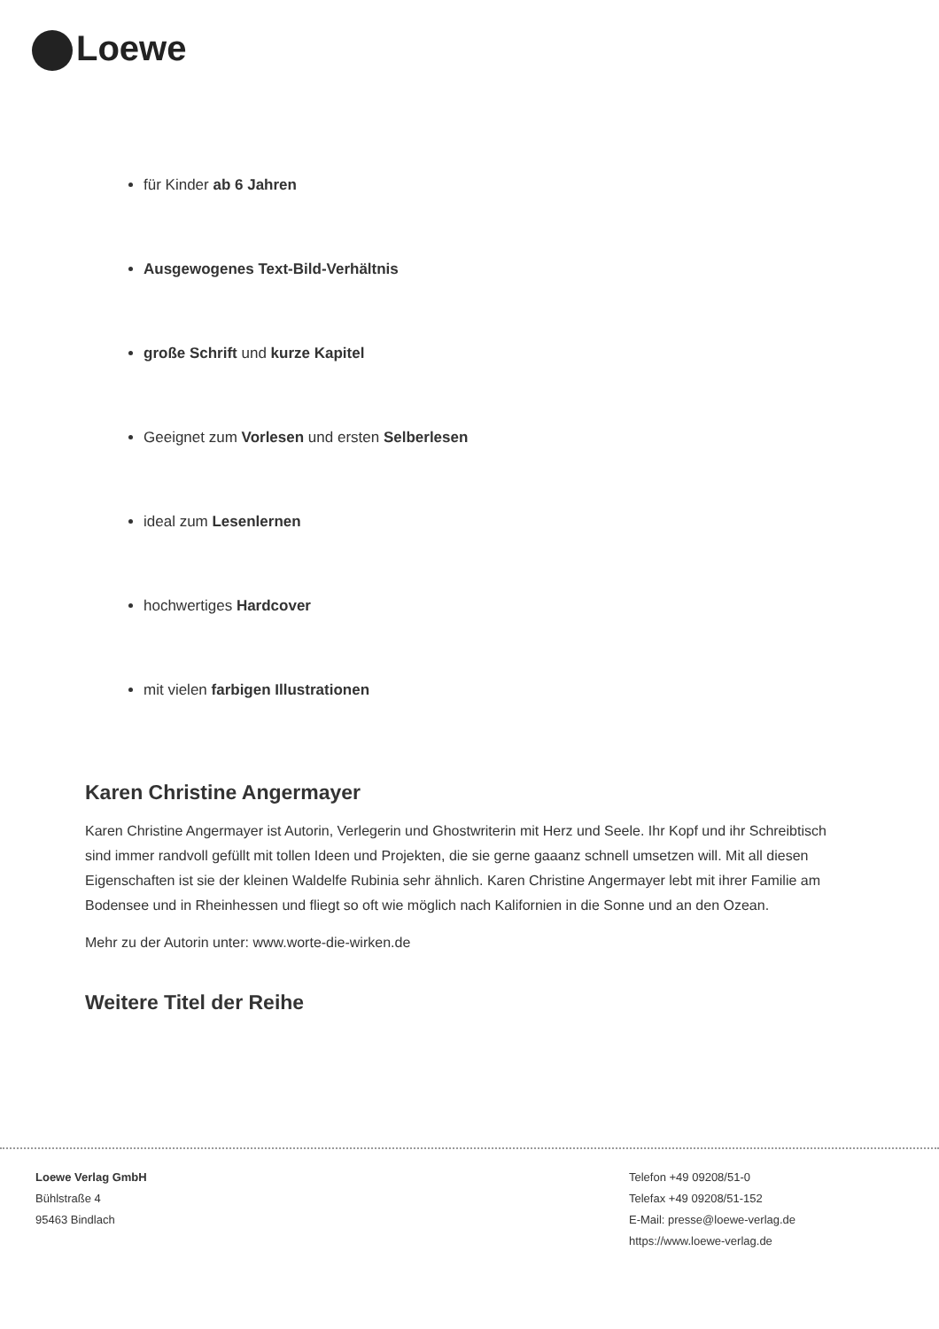Loewe
für Kinder ab 6 Jahren
Ausgewogenes Text-Bild-Verhältnis
große Schrift und kurze Kapitel
Geeignet zum Vorlesen und ersten Selberlesen
ideal zum Lesenlernen
hochwertiges Hardcover
mit vielen farbigen Illustrationen
Karen Christine Angermayer
Karen Christine Angermayer ist Autorin, Verlegerin und Ghostwriterin mit Herz und Seele. Ihr Kopf und ihr Schreibtisch sind immer randvoll gefüllt mit tollen Ideen und Projekten, die sie gerne gaaanz schnell umsetzen will. Mit all diesen Eigenschaften ist sie der kleinen Waldelfe Rubinia sehr ähnlich. Karen Christine Angermayer lebt mit ihrer Familie am Bodensee und in Rheinhessen und fliegt so oft wie möglich nach Kalifornien in die Sonne und an den Ozean.
Mehr zu der Autorin unter: www.worte-die-wirken.de
Weitere Titel der Reihe
Loewe Verlag GmbH
Bühlstraße 4
95463 Bindlach
Telefon +49 09208/51-0
Telefax +49 09208/51-152
E-Mail: presse@loewe-verlag.de
https://www.loewe-verlag.de